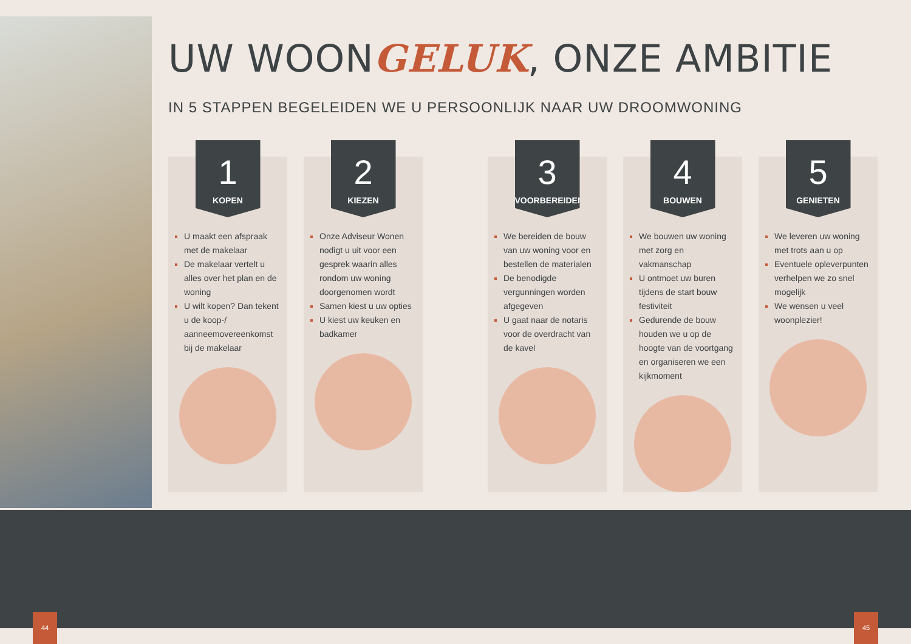UW WOONGELUK, ONZE AMBITIE
IN 5 STAPPEN BEGELEIDEN WE U PERSOONLIJK NAAR UW DROOMWONING
1
KOPEN
U maakt een afspraak met de makelaar
De makelaar vertelt u alles over het plan en de woning
U wilt kopen? Dan tekent u de koop-/ aanneemovereenkomst bij de makelaar
2
KIEZEN
Onze Adviseur Wonen nodigt u uit voor een gesprek waarin alles rondom uw woning doorgenomen wordt
Samen kiest u uw opties
U kiest uw keuken en badkamer
3
VOORBEREIDEN
We bereiden de bouw van uw woning voor en bestellen de materialen
De benodigde vergunningen worden afgegeven
U gaat naar de notaris voor de overdracht van de kavel
4
BOUWEN
We bouwen uw woning met zorg en vakmanschap
U ontmoet uw buren tijdens de start bouw festiviteit
Gedurende de bouw houden we u op de hoogte van de voortgang en organiseren we een kijkmoment
5
GENIETEN
We leveren uw woning met trots aan u op
Eventuele opleverpunten verhelpen we zo snel mogelijk
We wensen u veel woonplezier!
44 45